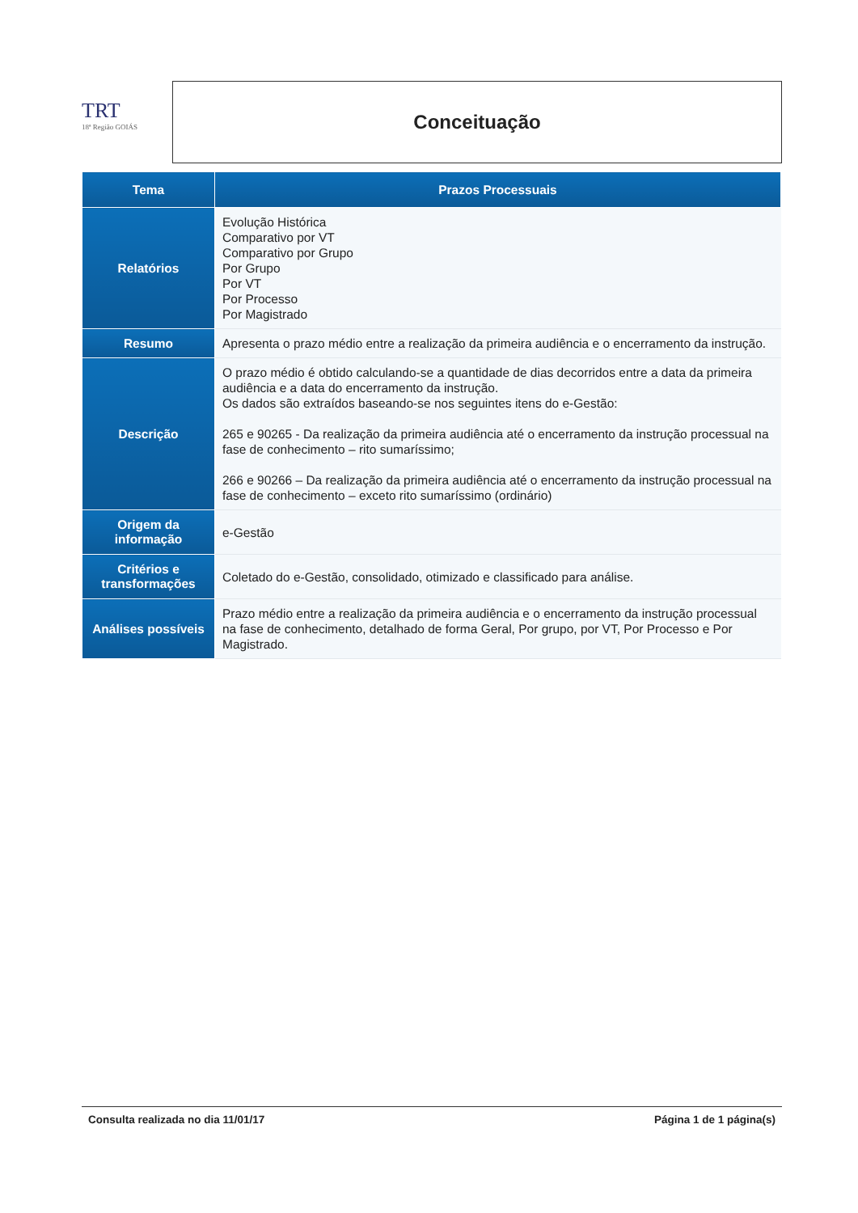TRT
18ª Região GOIÁS
Conceituação
| Tema | Prazos Processuais |
| --- | --- |
| Relatórios | Evolução Histórica Comparativo por VT Comparativo por Grupo Por Grupo Por VT Por Processo Por Magistrado |
| Resumo | Apresenta o prazo médio entre a realização da primeira audiência e o encerramento da instrução. |
| Descrição | O prazo médio é obtido calculando-se a quantidade de dias decorridos entre a data da primeira audiência e a data do encerramento da instrução. Os dados são extraídos baseando-se nos seguintes itens do e-Gestão: 265 e 90265 - Da realização da primeira audiência até o encerramento da instrução processual na fase de conhecimento – rito sumaríssimo; 266 e 90266 – Da realização da primeira audiência até o encerramento da instrução processual na fase de conhecimento – exceto rito sumaríssimo (ordinário) |
| Origem da informação | e-Gestão |
| Critérios e transformações | Coletado do e-Gestão, consolidado, otimizado e classificado para análise. |
| Análises possíveis | Prazo médio entre a realização da primeira audiência e o encerramento da instrução processual na fase de conhecimento, detalhado de forma Geral, Por grupo, por VT, Por Processo e Por Magistrado. |
Consulta realizada no dia 11/01/17 Página 1 de 1 página(s)